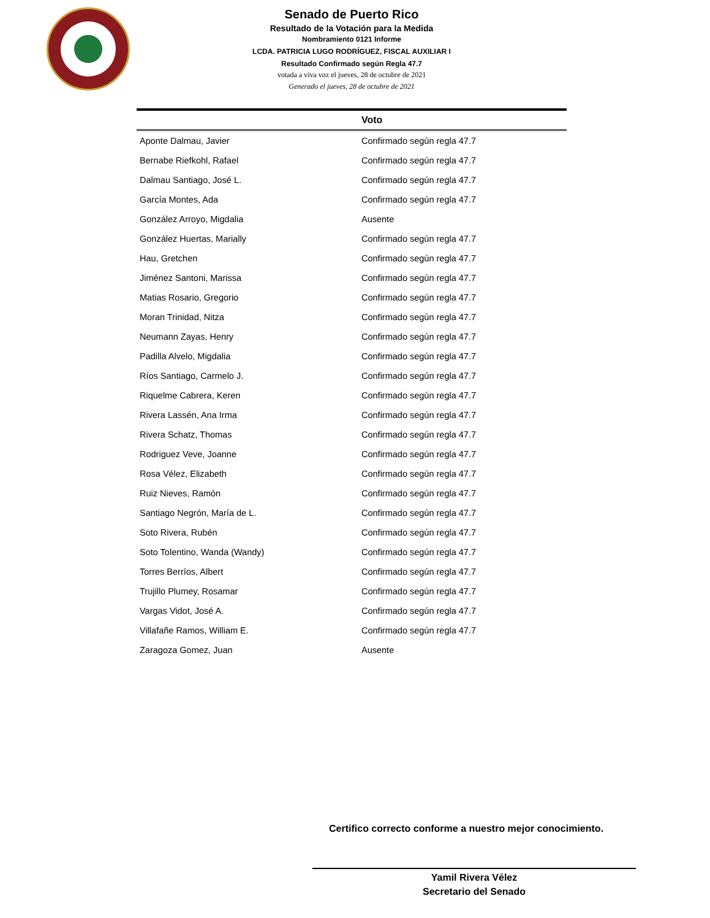Senado de Puerto Rico
Resultado de la Votación para la Medida
Nombramiento 0121 Informe
LCDA. PATRICIA LUGO RODRÍGUEZ, FISCAL AUXILIAR I
Resultado Confirmado según Regla 47.7
votada a viva voz el jueves, 28 de octubre de 2021
Generado el jueves, 28 de octubre de 2021
| | Voto |
| --- | --- |
| Aponte Dalmau, Javier | Confirmado según regla 47.7 |
| Bernabe Riefkohl, Rafael | Confirmado según regla 47.7 |
| Dalmau Santiago, José L. | Confirmado según regla 47.7 |
| García Montes, Ada | Confirmado según regla 47.7 |
| González Arroyo, Migdalia | Ausente |
| González Huertas, Marially | Confirmado según regla 47.7 |
| Hau, Gretchen | Confirmado según regla 47.7 |
| Jiménez Santoni, Marissa | Confirmado según regla 47.7 |
| Matias Rosario, Gregorio | Confirmado según regla 47.7 |
| Moran Trinidad, Nitza | Confirmado según regla 47.7 |
| Neumann Zayas, Henry | Confirmado según regla 47.7 |
| Padilla Alvelo, Migdalia | Confirmado según regla 47.7 |
| Ríos Santiago, Carmelo J. | Confirmado según regla 47.7 |
| Riquelme Cabrera, Keren | Confirmado según regla 47.7 |
| Rivera Lassén, Ana Irma | Confirmado según regla 47.7 |
| Rivera Schatz, Thomas | Confirmado según regla 47.7 |
| Rodriguez Veve, Joanne | Confirmado según regla 47.7 |
| Rosa Vélez, Elizabeth | Confirmado según regla 47.7 |
| Ruiz Nieves, Ramón | Confirmado según regla 47.7 |
| Santiago Negrón, María de L. | Confirmado según regla 47.7 |
| Soto Rivera, Rubén | Confirmado según regla 47.7 |
| Soto Tolentino, Wanda (Wandy) | Confirmado según regla 47.7 |
| Torres Berríos, Albert | Confirmado según regla 47.7 |
| Trujillo Plumey, Rosamar | Confirmado según regla 47.7 |
| Vargas Vidot, José A. | Confirmado según regla 47.7 |
| Villafañe Ramos, William E. | Confirmado según regla 47.7 |
| Zaragoza Gomez, Juan | Ausente |
Certifico correcto conforme a nuestro mejor conocimiento.
Yamil Rivera Vélez
Secretario del Senado